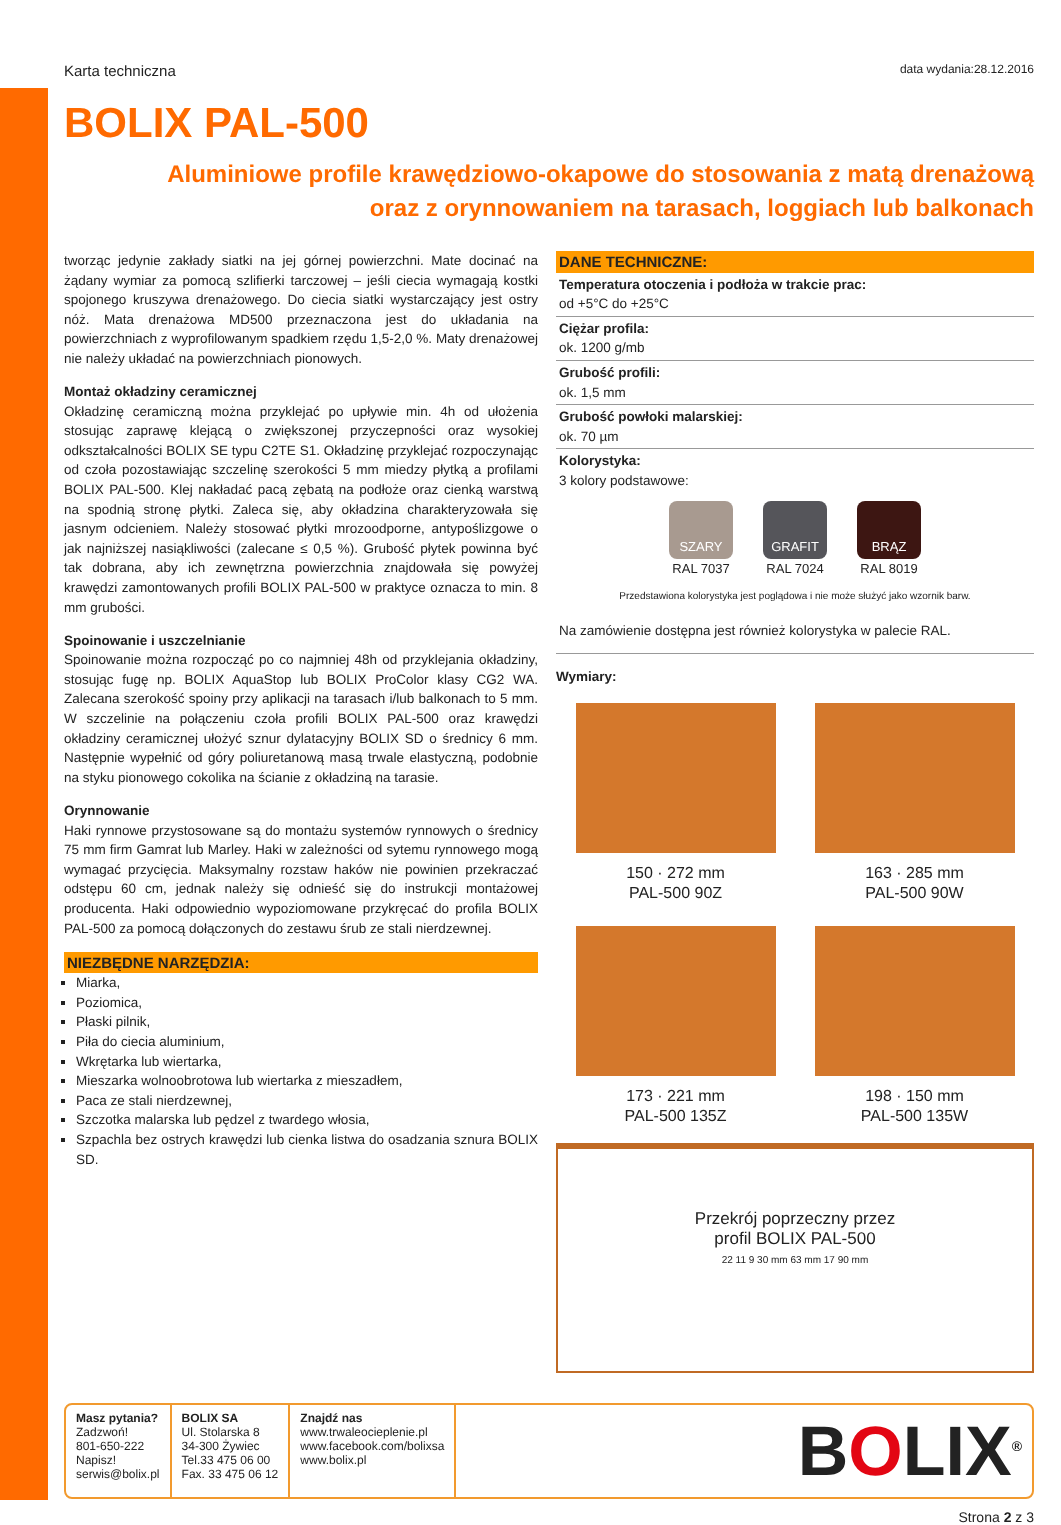Karta techniczna data wydania:28.12.2016
BOLIX PAL-500
Aluminiowe profile krawędziowo-okapowe do stosowania z matą drenażową
oraz z orynnowaniem na tarasach, loggiach lub balkonach
tworząc jedynie zakłady siatki na jej górnej powierzchni. Mate docinać na żądany wymiar za pomocą szlifierki tarczowej – jeśli ciecia wymagają kostki spojonego kruszywa drenażowego. Do ciecia siatki wystarczający jest ostry nóż. Mata drenażowa MD500 przeznaczona jest do układania na powierzchniach z wyprofilowanym spadkiem rzędu 1,5-2,0 %. Maty drenażowej nie należy układać na powierzchniach pionowych.
Montaż okładziny ceramicznej
Okładzinę ceramiczną można przyklejać po upływie min. 4h od ułożenia stosując zaprawę klejącą o zwiększonej przyczepności oraz wysokiej odkształcalności BOLIX SE typu C2TE S1. Okładzinę przyklejać rozpoczynając od czoła pozostawiając szczelinę szerokości 5 mm miedzy płytką a profilami BOLIX PAL-500. Klej nakładać pacą zębatą na podłoże oraz cienką warstwą na spodnią stronę płytki. Zaleca się, aby okładzina charakteryzowała się jasnym odcieniem. Należy stosować płytki mrozoodporne, antypoślizgowe o jak najniższej nasiąkliwości (zalecane ≤ 0,5 %). Grubość płytek powinna być tak dobrana, aby ich zewnętrzna powierzchnia znajdowała się powyżej krawędzi zamontowanych profili BOLIX PAL-500 w praktyce oznacza to min. 8 mm grubości.
Spoinowanie i uszczelnianie
Spoinowanie można rozpocząć po co najmniej 48h od przyklejania okładziny, stosując fugę np. BOLIX AquaStop lub BOLIX ProColor klasy CG2 WA. Zalecana szerokość spoiny przy aplikacji na tarasach i/lub balkonach to 5 mm. W szczelinie na połączeniu czoła profili BOLIX PAL-500 oraz krawędzi okładziny ceramicznej ułożyć sznur dylatacyjny BOLIX SD o średnicy 6 mm. Następnie wypełnić od góry poliuretanową masą trwale elastyczną, podobnie na styku pionowego cokolika na ścianie z okładziną na tarasie.
Orynnowanie
Haki rynnowe przystosowane są do montażu systemów rynnowych o średnicy 75 mm firm Gamrat lub Marley. Haki w zależności od sytemu rynnowego mogą wymagać przycięcia. Maksymalny rozstaw haków nie powinien przekraczać odstępu 60 cm, jednak należy się odnieść się do instrukcji montażowej producenta. Haki odpowiednio wypoziomowane przykręcać do profila BOLIX PAL-500 za pomocą dołączonych do zestawu śrub ze stali nierdzewnej.
NIEZBĘDNE NARZĘDZIA:
Miarka,
Poziomica,
Płaski pilnik,
Piła do ciecia aluminium,
Wkrętarka lub wiertarka,
Mieszarka wolnoobrotowa lub wiertarka z mieszadłem,
Paca ze stali nierdzewnej,
Szczotka malarska lub pędzel z twardego włosia,
Szpachla bez ostrych krawędzi lub cienka listwa do osadzania sznura BOLIX SD.
DANE TECHNICZNE:
Temperatura otoczenia i podłoża w trakcie prac:
od +5°C do +25°C
Ciężar profila:
ok. 1200 g/mb
Grubość profili:
ok. 1,5 mm
Grubość powłoki malarskiej:
ok. 70 µm
Kolorystyka:
3 kolory podstawowe:
SZARY
RAL 7037
GRAFIT
RAL 7024
BRĄZ
RAL 8019
Przedstawiona kolorystyka jest poglądowa i nie może służyć jako wzornik barw.
Na zamówienie dostępna jest również kolorystyka w palecie RAL.
Wymiary:
150 · 272 mm
PAL-500 90Z
163 · 285 mm
PAL-500 90W
173 · 221 mm
PAL-500 135Z
198 · 150 mm
PAL-500 135W
Przekrój poprzeczny przez
profil BOLIX PAL-500
22 11 9 30 mm 63 mm 17 90 mm
Masz pytania?
Zadzwoń!
801-650-222
Napisz!
serwis@bolix.pl
BOLIX SA
Ul. Stolarska 8
34-300 Żywiec
Tel.33 475 06 00
Fax. 33 475 06 12
Znajdź nas
www.trwaleocieplenie.pl
www.facebook.com/bolixsa
www.bolix.pl
BOLIX<sup>®</sup>
Strona 2 z 3